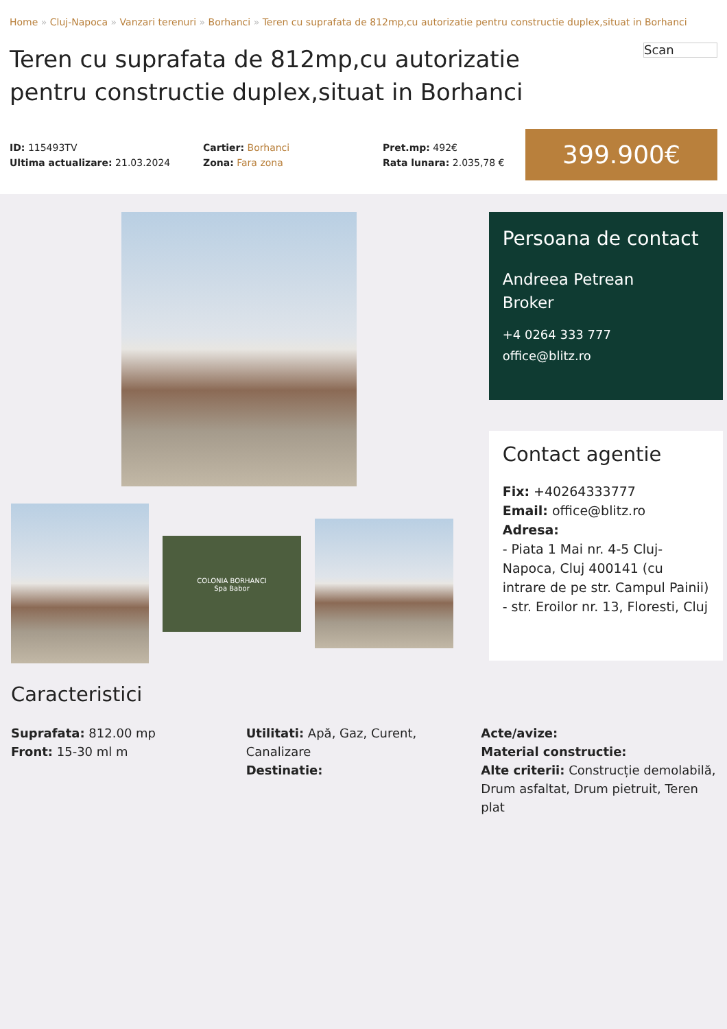Home » Cluj-Napoca » Vanzari terenuri » Borhanci » Teren cu suprafata de 812mp,cu autorizatie pentru constructie duplex,situat in Borhanci
Teren cu suprafata de 812mp,cu autorizatie pentru constructie duplex,situat in Borhanci
Scan
ID: 115493TV
Ultima actualizare: 21.03.2024
Cartier: Borhanci
Zona: Fara zona
Pret.mp: 492€
Rata lunara: 2.035,78 €
399.900€
COLONIA BORHANCI
Spa Babor
Persoana de contact
Andreea Petrean
Broker
+4 0264 333 777
office@blitz.ro
Contact agentie
Fix: +40264333777
Email: office@blitz.ro
Adresa:
- Piata 1 Mai nr. 4-5 Cluj-Napoca, Cluj 400141 (cu intrare de pe str. Campul Painii)
- str. Eroilor nr. 13, Floresti, Cluj
Caracteristici
Suprafata: 812.00 mp
Front: 15-30 ml m
Utilitati: Apă, Gaz, Curent, Canalizare
Destinatie:
Acte/avize:
Material constructie:
Alte criterii: Construcție demolabilă, Drum asfaltat, Drum pietruit, Teren plat